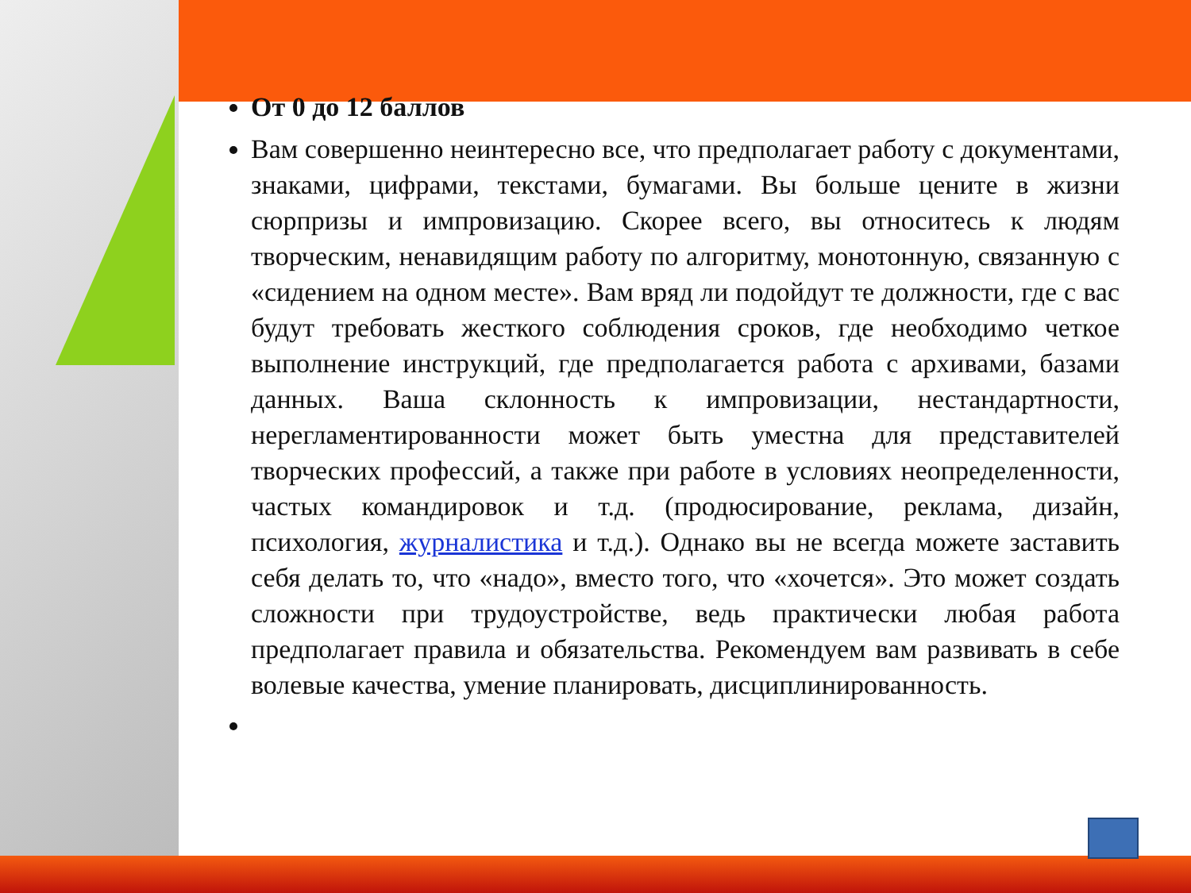От 0 до 12 баллов
Вам совершенно неинтересно все, что предполагает работу с документами, знаками, цифрами, текстами, бумагами. Вы больше цените в жизни сюрпризы и импровизацию. Скорее всего, вы относитесь к людям творческим, ненавидящим работу по алгоритму, монотонную, связанную с «сидением на одном месте». Вам вряд ли подойдут те должности, где с вас будут требовать жесткого соблюдения сроков, где необходимо четкое выполнение инструкций, где предполагается работа с архивами, базами данных. Ваша склонность к импровизации, нестандартности, нерегламентированности может быть уместна для представителей творческих профессий, а также при работе в условиях неопределенности, частых командировок и т.д. (продюсирование, реклама, дизайн, психология, журналистика и т.д.). Однако вы не всегда можете заставить себя делать то, что «надо», вместо того, что «хочется». Это может создать сложности при трудоустройстве, ведь практически любая работа предполагает правила и обязательства. Рекомендуем вам развивать в себе волевые качества, умение планировать, дисциплинированность.